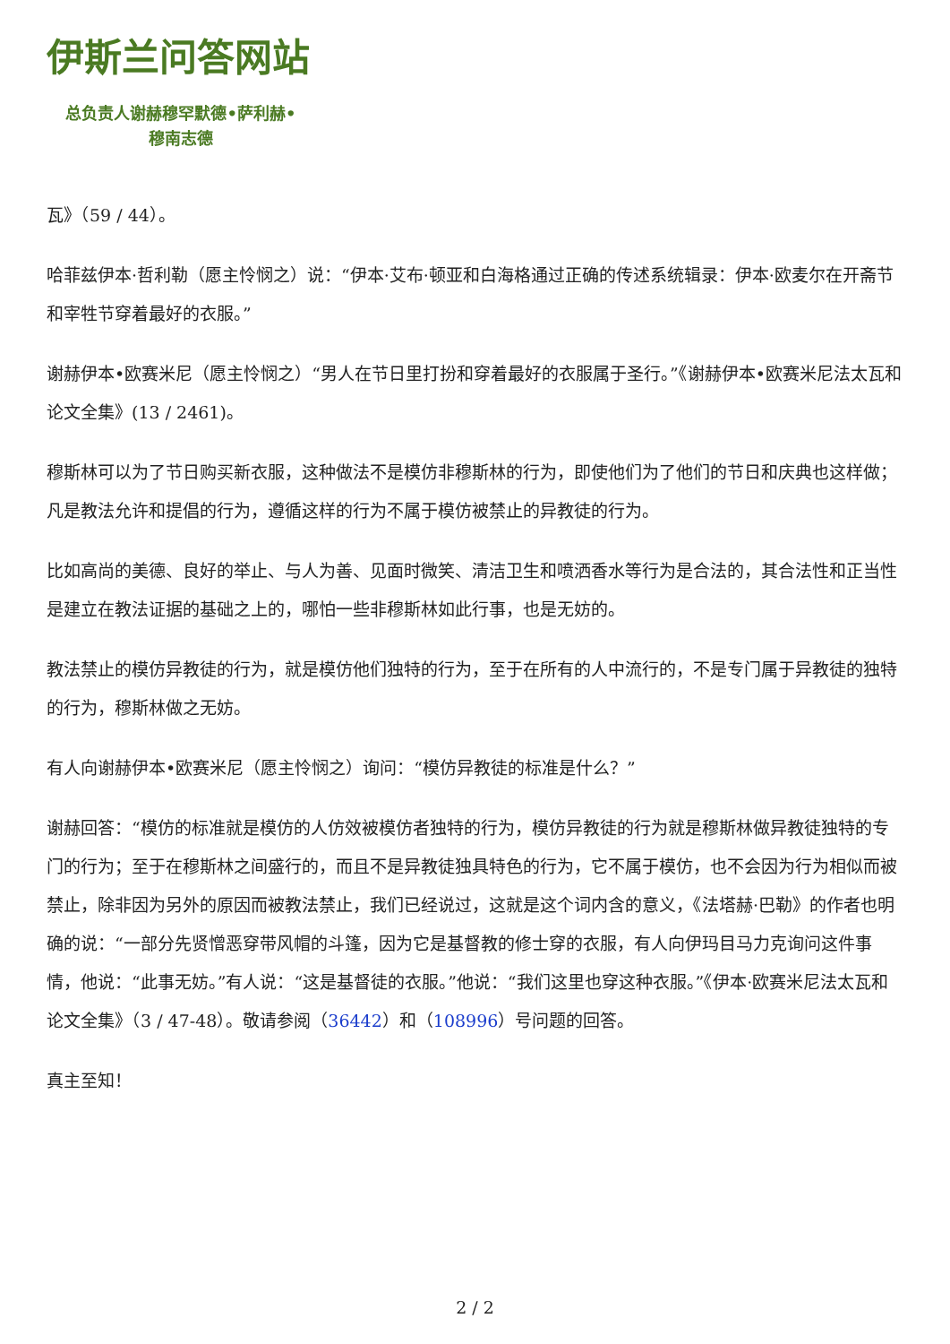伊斯兰问答网站
总负责人谢赫穆罕默德•萨利赫•
穆南志德
瓦》（59 / 44）。
哈菲兹伊本·哲利勒（愿主怜悯之）说：“伊本·艾布·顿亚和白海格通过正确的传述系统辑录：伊本·欧麦尔在开斋节和宰牲节穿着最好的衣服。”
谢赫伊本•欧赛米尼（愿主怜悯之）“男人在节日里打扮和穿着最好的衣服属于圣行。”《谢赫伊本•欧赛米尼法太瓦和论文全集》(13 / 2461)。
穆斯林可以为了节日购买新衣服，这种做法不是模仿非穆斯林的行为，即使他们为了他们的节日和庆典也这样做；凡是教法允许和提倡的行为，遵循这样的行为不属于模仿被禁止的异教徒的行为。
比如高尚的美德、良好的举止、与人为善、见面时微笑、清洁卫生和喷洒香水等行为是合法的，其合法性和正当性是建立在教法证据的基础之上的，哪怕一些非穆斯林如此行事，也是无妨的。
教法禁止的模仿异教徒的行为，就是模仿他们独特的行为，至于在所有的人中流行的，不是专门属于异教徒的独特的行为，穆斯林做之无妨。
有人向谢赫伊本•欧赛米尼（愿主怜悯之）询问：“模仿异教徒的标准是什么？”
谢赫回答：“模仿的标准就是模仿的人仿效被模仿者独特的行为，模仿异教徒的行为就是穆斯林做异教徒独特的专门的行为；至于在穆斯林之间盛行的，而且不是异教徒独具特色的行为，它不属于模仿，也不会因为行为相似而被禁止，除非因为另外的原因而被教法禁止，我们已经说过，这就是这个词内含的意义，《法塔赫·巴勒》的作者也明确的说：“一部分先贤憎恶穿带风帽的斗篷，因为它是基督教的修士穿的衣服，有人向伊玛目马力克询问这件事情，他说：“此事无妨。”有人说：“这是基督徒的衣服。”他说：“我们这里也穿这种衣服。”《伊本·欧赛米尼法太瓦和论文全集》（3 / 47-48）。敬请参阅（36442）和（108996）号问题的回答。
真主至知！
2 / 2